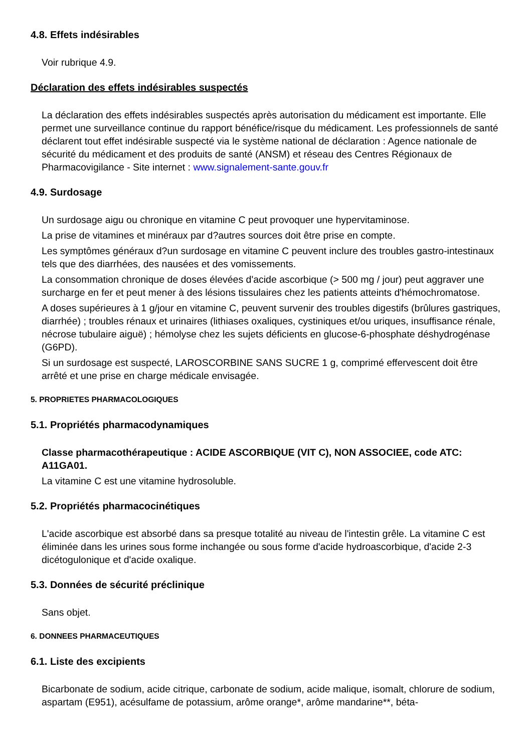4.8. Effets indésirables
Voir rubrique 4.9.
Déclaration des effets indésirables suspectés
La déclaration des effets indésirables suspectés après autorisation du médicament est importante. Elle permet une surveillance continue du rapport bénéfice/risque du médicament. Les professionnels de santé déclarent tout effet indésirable suspecté via le système national de déclaration : Agence nationale de sécurité du médicament et des produits de santé (ANSM) et réseau des Centres Régionaux de Pharmacovigilance - Site internet : www.signalement-sante.gouv.fr
4.9. Surdosage
Un surdosage aigu ou chronique en vitamine C peut provoquer une hypervitaminose.
La prise de vitamines et minéraux par d?autres sources doit être prise en compte.
Les symptômes généraux d?un surdosage en vitamine C peuvent inclure des troubles gastro-intestinaux tels que des diarrhées, des nausées et des vomissements.
La consommation chronique de doses élevées d'acide ascorbique (> 500 mg / jour) peut aggraver une surcharge en fer et peut mener à des lésions tissulaires chez les patients atteints d'hémochromatose.
A doses supérieures à 1 g/jour en vitamine C, peuvent survenir des troubles digestifs (brûlures gastriques, diarrhée) ; troubles rénaux et urinaires (lithiases oxaliques, cystiniques et/ou uriques, insuffisance rénale, nécrose tubulaire aiguë) ; hémolyse chez les sujets déficients en glucose-6-phosphate déshydrogénase (G6PD).
Si un surdosage est suspecté, LAROSCORBINE SANS SUCRE 1 g, comprimé effervescent doit être arrêté et une prise en charge médicale envisagée.
5. PROPRIETES PHARMACOLOGIQUES
5.1. Propriétés pharmacodynamiques
Classe pharmacothérapeutique : ACIDE ASCORBIQUE (VIT C), NON ASSOCIEE, code ATC: A11GA01.
La vitamine C est une vitamine hydrosoluble.
5.2. Propriétés pharmacocinétiques
L'acide ascorbique est absorbé dans sa presque totalité au niveau de l'intestin grêle. La vitamine C est éliminée dans les urines sous forme inchangée ou sous forme d'acide hydroascorbique, d'acide 2-3 dicétogulonique et d'acide oxalique.
5.3. Données de sécurité préclinique
Sans objet.
6. DONNEES PHARMACEUTIQUES
6.1. Liste des excipients
Bicarbonate de sodium, acide citrique, carbonate de sodium, acide malique, isomalt, chlorure de sodium, aspartam (E951), acésulfame de potassium, arôme orange*, arôme mandarine**, béta-